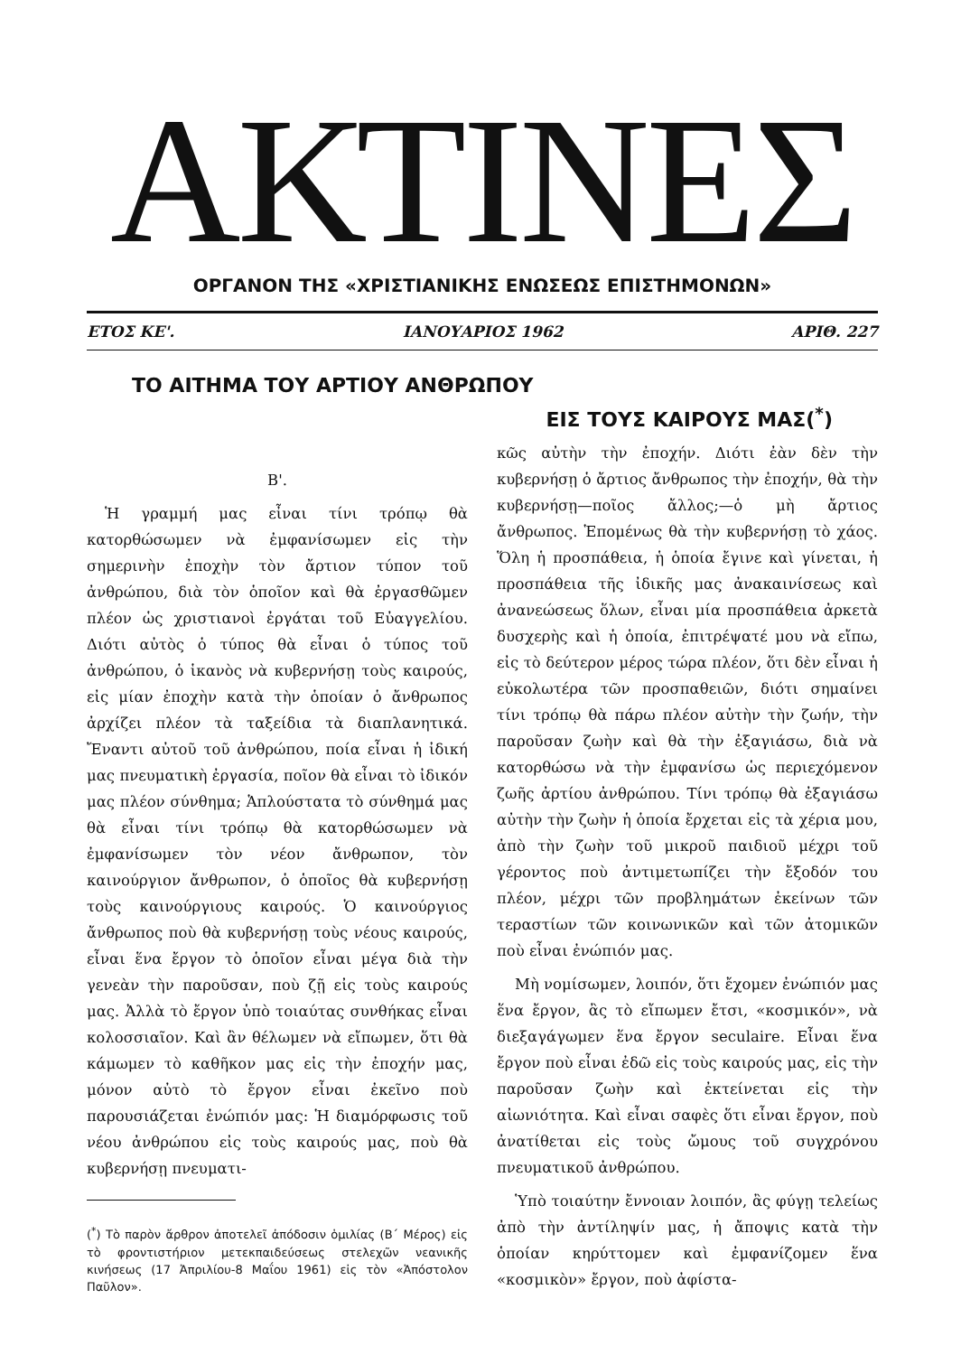ΑΚΤΙΝΕΣ
ΟΡΓΑΝΟΝ ΤΗΣ «ΧΡΙΣΤΙΑΝΙΚΗΣ ΕΝΩΣΕΩΣ ΕΠΙΣΤΗΜΟΝΩΝ»
ΕΤΟΣ ΚΕ'. ΙΑΝΟΥΑΡΙΟΣ 1962 ΑΡΙΘ. 227
ΤΟ ΑΙΤΗΜΑ ΤΟΥ ΑΡΤΙΟΥ ΑΝΘΡΩΠΟΥ
ΕΙΣ ΤΟΥΣ ΚΑΙΡΟΥΣ ΜΑΣ(<sup>*</sup>)
Β'.
Ἡ γραμμή μας εἶναι τίνι τρόπῳ θὰ κατορθώσωμεν νὰ ἐμφανίσωμεν εἰς τὴν σημερινὴν ἐποχὴν τὸν ἄρτιον τύπον τοῦ ἀνθρώπου, διὰ τὸν ὁποῖον καὶ θὰ ἐργασθῶμεν πλέον ὡς χριστιανοὶ ἐργάται τοῦ Εὐαγγελίου. Διότι αὐτὸς ὁ τύπος θὰ εἶναι ὁ τύπος τοῦ ἀνθρώπου, ὁ ἱκανὸς νὰ κυβερνήσῃ τοὺς καιρούς, εἰς μίαν ἐποχὴν κατὰ τὴν ὁποίαν ὁ ἄνθρωπος ἀρχίζει πλέον τὰ ταξείδια τὰ διαπλανητικά. Ἔναντι αὐτοῦ τοῦ ἀνθρώπου, ποία εἶναι ἡ ἰδική μας πνευματικὴ ἐργασία, ποῖον θὰ εἶναι τὸ ἰδικόν μας πλέον σύνθημα; Ἁπλούστατα τὸ σύνθημά μας θὰ εἶναι τίνι τρόπῳ θὰ κατορθώσωμεν νὰ ἐμφανίσωμεν τὸν νέον ἄνθρωπον, τὸν καινούργιον ἄνθρωπον, ὁ ὁποῖος θὰ κυβερνήσῃ τοὺς καινούργιους καιρούς. Ὁ καινούργιος ἄνθρωπος ποὺ θὰ κυβερνήσῃ τοὺς νέους καιρούς, εἶναι ἕνα ἔργον τὸ ὁποῖον εἶναι μέγα διὰ τὴν γενεὰν τὴν παροῦσαν, ποὺ ζῇ εἰς τοὺς καιρούς μας. Ἀλλὰ τὸ ἔργον ὑπὸ τοιαύτας συνθήκας εἶναι κολοσσιαῖον. Καὶ ἂν θέλωμεν νὰ εἴπωμεν, ὅτι θὰ κάμωμεν τὸ καθῆκον μας εἰς τὴν ἐποχήν μας, μόνον αὐτὸ τὸ ἔργον εἶναι ἐκεῖνο ποὺ παρουσιάζεται ἐνώπιόν μας: Ἡ διαμόρφωσις τοῦ νέου ἀνθρώπου εἰς τοὺς καιρούς μας, ποὺ θὰ κυβερνήσῃ πνευματι-
(<sup>*</sup>) Τὸ παρὸν ἄρθρον ἀποτελεῖ ἀπόδοσιν ὁμιλίας (Β΄ Μέρος) εἰς τὸ φροντιστήριον μετεκπαιδεύσεως στελεχῶν νεανικῆς κινήσεως (17 Ἀπριλίου-8 Μαΐου 1961) εἰς τὸν «Ἀπόστολον Παῦλον».
κῶς αὐτὴν τὴν ἐποχήν. Διότι ἐὰν δὲν τὴν κυβερνήσῃ ὁ ἄρτιος ἄνθρωπος τὴν ἐποχήν, θὰ τὴν κυβερνήσῃ—ποῖος ἄλλος;—ὁ μὴ ἄρτιος ἄνθρωπος. Ἑπομένως θὰ τὴν κυβερνήσῃ τὸ χάος. Ὅλη ἡ προσπάθεια, ἡ ὁποία ἔγινε καὶ γίνεται, ἡ προσπάθεια τῆς ἰδικῆς μας ἀνακαινίσεως καὶ ἀνανεώσεως ὅλων, εἶναι μία προσπάθεια ἀρκετὰ δυσχερὴς καὶ ἡ ὁποία, ἐπιτρέψατέ μου νὰ εἴπω, εἰς τὸ δεύτερον μέρος τώρα πλέον, ὅτι δὲν εἶναι ἡ εὐκολωτέρα τῶν προσπαθειῶν, διότι σημαίνει τίνι τρόπῳ θὰ πάρω πλέον αὐτὴν τὴν ζωήν, τὴν παροῦσαν ζωὴν καὶ θὰ τὴν ἐξαγιάσω, διὰ νὰ κατορθώσω νὰ τὴν ἐμφανίσω ὡς περιεχόμενον ζωῆς ἀρτίου ἀνθρώπου. Τίνι τρόπῳ θὰ ἐξαγιάσω αὐτὴν τὴν ζωὴν ἡ ὁποία ἔρχεται εἰς τὰ χέρια μου, ἀπὸ τὴν ζωὴν τοῦ μικροῦ παιδιοῦ μέχρι τοῦ γέροντος ποὺ ἀντιμετωπίζει τὴν ἔξοδόν του πλέον, μέχρι τῶν προβλημάτων ἐκείνων τῶν τεραστίων τῶν κοινωνικῶν καὶ τῶν ἀτομικῶν ποὺ εἶναι ἐνώπιόν μας.
Μὴ νομίσωμεν, λοιπόν, ὅτι ἔχομεν ἐνώπιόν μας ἕνα ἔργον, ἂς τὸ εἴπωμεν ἔτσι, «κοσμικόν», νὰ διεξαγάγωμεν ἕνα ἔργον seculaire. Εἶναι ἕνα ἔργον ποὺ εἶναι ἐδῶ εἰς τοὺς καιρούς μας, εἰς τὴν παροῦσαν ζωὴν καὶ ἐκτείνεται εἰς τὴν αἰωνιότητα. Καὶ εἶναι σαφὲς ὅτι εἶναι ἔργον, ποὺ ἀνατίθεται εἰς τοὺς ὤμους τοῦ συγχρόνου πνευματικοῦ ἀνθρώπου.
Ὑπὸ τοιαύτην ἔννοιαν λοιπόν, ἂς φύγῃ τελείως ἀπὸ τὴν ἀντίληψίν μας, ἡ ἄποψις κατὰ τὴν ὁποίαν κηρύττομεν καὶ ἐμφανίζομεν ἕνα «κοσμικὸν» ἔργον, ποὺ ἀφίστα-